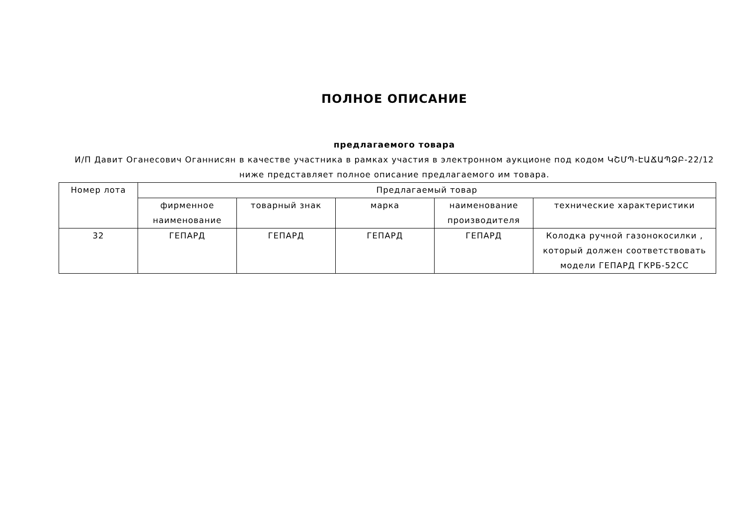ПОЛНОЕ ОПИСАНИЕ
предлагаемого товара
И/П Давит Оганесович Оганнисян в качестве участника в рамках участия в электронном аукционе под кодом ԿՇՄՊ-ԷԱՃԱՊՁԲ-22/12 ниже представляет полное описание предлагаемого им товара.
| Номер лота | Предлагаемый товар | | | | |
| --- | --- | --- | --- | --- | --- |
| | фирменное наименование | товарный знак | марка | наименование производителя | технические характеристики |
| 32 | ГЕПАРД | ГЕПАРД | ГЕПАРД | ГЕПАРД | Колодка ручной газонокосилки , который должен соответствовать модели ГЕПАРД ГКРБ-52СС |